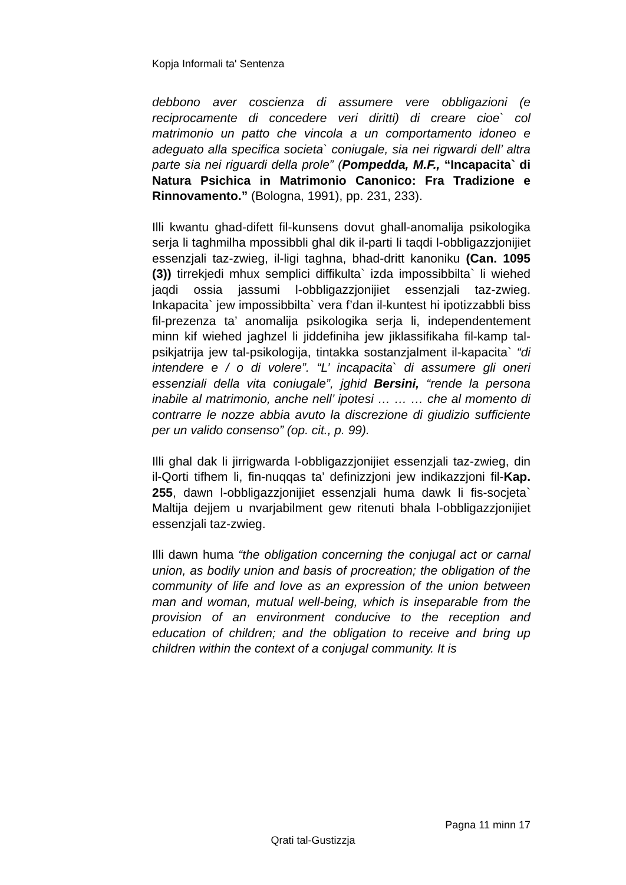Kopja Informali ta' Sentenza
debbono aver coscienza di assumere vere obbligazioni (e reciprocamente di concedere veri diritti) di creare cioe` col matrimonio un patto che vincola a un comportamento idoneo e adeguato alla specifica societa` coniugale, sia nei rigwardi dell’ altra parte sia nei riguardi della prole” (Pompedda, M.F., “Incapacita` di Natura Psichica in Matrimonio Canonico: Fra Tradizione e Rinnovamento.” (Bologna, 1991), pp. 231, 233).
Illi kwantu ghad-difett fil-kunsens dovut ghall-anomalija psikologika serja li taghmilha mpossibbli ghal dik il-parti li taqdi l-obbligazzjonijiet essenzjali taz-zwieg, il-ligi taghna, bhad-dritt kanoniku (Can. 1095 (3)) tirrekjedi mhux semplici diffikulta` izda impossibbilta` li wiehed jaqdi ossia jassumi l-obbligazzjonijiet essenzjali taz-zwieg. Inkapacita` jew impossibbilta` vera f’dan il-kuntest hi ipotizzabbli biss fil-prezenza ta’ anomalija psikologika serja li, independentement minn kif wiehed jaghzel li jiddefiniha jew jiklassifikaha fil-kamp tal-psikjatrija jew tal-psikologija, tintakka sostanzjalment il-kapacita` “di intendere e / o di volere”. “L’ incapacita` di assumere gli oneri essenziali della vita coniugale”, jghid Bersini, “rende la persona inabile al matrimonio, anche nell’ ipotesi … … … che al momento di contrarre le nozze abbia avuto la discrezione di giudizio sufficiente per un valido consenso” (op. cit., p. 99).
Illi ghal dak li jirrigwarda l-obbligazzjonijiet essenzjali taz-zwieg, din il-Qorti tifhem li, fin-nuqqas ta’ definizzjoni jew indikazzjoni fil-Kap. 255, dawn l-obbligazzjonijiet essenzjali huma dawk li fis-socjeta` Maltija dejjem u nvarjabilment gew ritenuti bhala l-obbligazzjonijiet essenzjali taz-zwieg.
Illi dawn huma “the obligation concerning the conjugal act or carnal union, as bodily union and basis of procreation; the obligation of the community of life and love as an expression of the union between man and woman, mutual well-being, which is inseparable from the provision of an environment conducive to the reception and education of children; and the obligation to receive and bring up children within the context of a conjugal community. It is
Pagna 11 minn 17
Qrati tal-Gustizzja